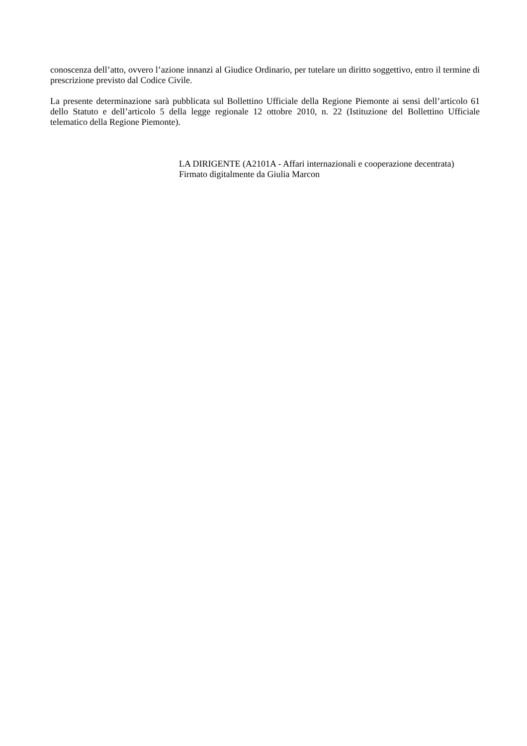conoscenza dell’atto, ovvero l’azione innanzi al Giudice Ordinario, per tutelare un diritto soggettivo, entro il termine di prescrizione previsto dal Codice Civile.
La presente determinazione sarà pubblicata sul Bollettino Ufficiale della Regione Piemonte ai sensi dell’articolo 61 dello Statuto e dell’articolo 5 della legge regionale 12 ottobre 2010, n. 22 (Istituzione del Bollettino Ufficiale telematico della Regione Piemonte).
LA DIRIGENTE (A2101A - Affari internazionali e cooperazione decentrata)
Firmato digitalmente da Giulia Marcon